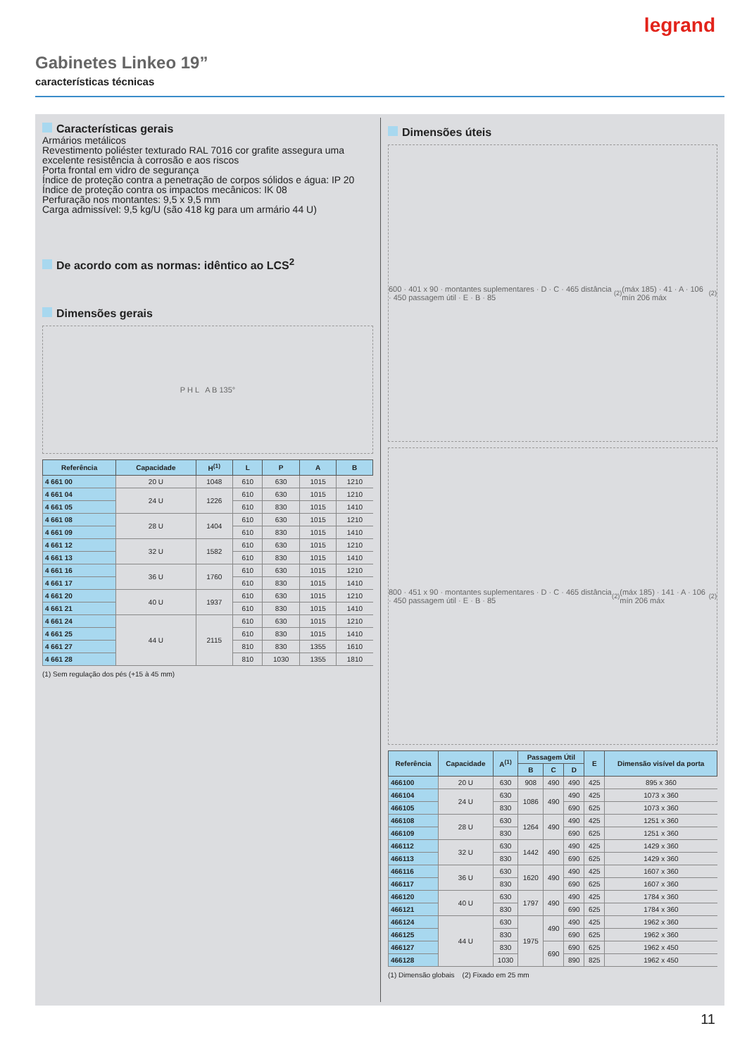legrand
Gabinetes Linkeo 19”
características técnicas
Características gerais
Armários metálicos
Revestimento poliéster texturado RAL 7016 cor grafite assegura uma excelente resistência à corrosão e aos riscos
Porta frontal em vidro de segurança
Índice de proteção contra a penetração de corpos sólidos e água: IP 20
Índice de proteção contra os impactos mecânicos: IK 08
Perfuração nos montantes: 9,5 x 9,5 mm
Carga admissível: 9,5 kg/U (são 418 kg para um armário 44 U)
De acordo com as normas: idêntico ao LCS<sup>2</sup>
Dimensões gerais
P H L A B 135°
| Referência | Capacidade | H<sup>(1)</sup> | L | P | A | B |
| --- | --- | --- | --- | --- | --- | --- |
| 4 661 00 | 20 U | 1048 | 610 | 630 | 1015 | 1210 |
| 4 661 04 | 24 U | 1226 | 610 | 630 | 1015 | 1210 |
| 4 661 05 | | | 610 | 830 | 1015 | 1410 |
| 4 661 08 | 28 U | 1404 | 610 | 630 | 1015 | 1210 |
| 4 661 09 | | | 610 | 830 | 1015 | 1410 |
| 4 661 12 | 32 U | 1582 | 610 | 630 | 1015 | 1210 |
| 4 661 13 | | | 610 | 830 | 1015 | 1410 |
| 4 661 16 | 36 U | 1760 | 610 | 630 | 1015 | 1210 |
| 4 661 17 | | | 610 | 830 | 1015 | 1410 |
| 4 661 20 | 40 U | 1937 | 610 | 630 | 1015 | 1210 |
| 4 661 21 | | | 610 | 830 | 1015 | 1410 |
| 4 661 24 | 44 U | 2115 | 610 | 630 | 1015 | 1210 |
| 4 661 25 | | | 610 | 830 | 1015 | 1410 |
| 4 661 27 | | | 810 | 830 | 1355 | 1610 |
| 4 661 28 | | | 810 | 1030 | 1355 | 1810 |
(1) Sem regulação dos pés (+15 à 45 mm)
Dimensões úteis
600 · 401 x 90 · montantes suplementares · D · C · 465 distância · 450 passagem útil · E · B · 85<sup>(2)</sup> (máx 185) · 41 · A · 106 mín 206 máx<sup>(2)</sup>
800 · 451 x 90 · montantes suplementares · D · C · 465 distância · 450 passagem útil · E · B · 85<sup>(2)</sup> (máx 185) · 141 · A · 106 mín 206 máx<sup>(2)</sup>
| Referência | Capacidade | A<sup>(1)</sup> | Passagem Útil | | | E | Dimensão visível da porta |
| --- | --- | --- | --- | --- | --- | --- | --- |
| | | | B | C | D | | |
| 466100 | 20 U | 630 | 908 | 490 | 490 | 425 | 895 x 360 |
| 466104 | 24 U | 630 | 1086 | 490 | 490 | 425 | 1073 x 360 |
| 466105 | | 830 | | | 690 | 625 | 1073 x 360 |
| 466108 | 28 U | 630 | 1264 | 490 | 490 | 425 | 1251 x 360 |
| 466109 | | 830 | | | 690 | 625 | 1251 x 360 |
| 466112 | 32 U | 630 | 1442 | 490 | 490 | 425 | 1429 x 360 |
| 466113 | | 830 | | | 690 | 625 | 1429 x 360 |
| 466116 | 36 U | 630 | 1620 | 490 | 490 | 425 | 1607 x 360 |
| 466117 | | 830 | | | 690 | 625 | 1607 x 360 |
| 466120 | 40 U | 630 | 1797 | 490 | 490 | 425 | 1784 x 360 |
| 466121 | | 830 | | | 690 | 625 | 1784 x 360 |
| 466124 | 44 U | 630 | 1975 | 490 | 490 | 425 | 1962 x 360 |
| 466125 | | 830 | | | 690 | 625 | 1962 x 360 |
| 466127 | | 830 | | 690 | 690 | 625 | 1962 x 450 |
| 466128 | | 1030 | | | 890 | 825 | 1962 x 450 |
(1) Dimensão globais (2) Fixado em 25 mm
11